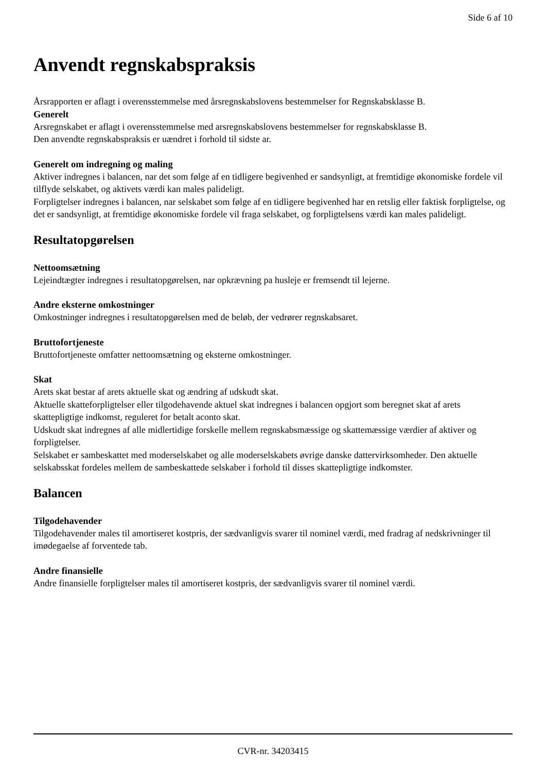Side 6 af 10
Anvendt regnskabspraksis
Årsrapporten er aflagt i overensstemmelse med årsregnskabslovens bestemmelser for Regnskabsklasse B.
Generelt
Arsregnskabet er aflagt i overensstemmelse med arsregnskabslovens bestemmelser for regnskabsklasse B.
Den anvendte regnskabspraksis er uændret i forhold til sidste ar.
Generelt om indregning og maling
Aktiver indregnes i balancen, nar det som følge af en tidligere begivenhed er sandsynligt, at fremtidige økonomiske fordele vil tilflyde selskabet, og aktivets værdi kan males palideligt.
Forpligtelser indregnes i balancen, nar selskabet som følge af en tidligere begivenhed har en retslig eller faktisk forpligtelse, og det er sandsynligt, at fremtidige økonomiske fordele vil fraga selskabet, og forpligtelsens værdi kan males palideligt.
Resultatopgørelsen
Nettoomsætning
Lejeindtægter indregnes i resultatopgørelsen, nar opkrævning pa husleje er fremsendt til lejerne.
Andre eksterne omkostninger
Omkostninger indregnes i resultatopgørelsen med de beløb, der vedrører regnskabsaret.
Bruttofortjeneste
Bruttofortjeneste omfatter nettoomsætning og eksterne omkostninger.
Skat
Arets skat bestar af arets aktuelle skat og ændring af udskudt skat.
Aktuelle skatteforpligtelser eller tilgodehavende aktuel skat indregnes i balancen opgjort som beregnet skat af arets skattepligtige indkomst, reguleret for betalt aconto skat.
Udskudt skat indregnes af alle midlertidige forskelle mellem regnskabsmæssige og skattemæssige værdier af aktiver og forpligtelser.
Selskabet er sambeskattet med moderselskabet og alle moderselskabets øvrige danske dattervirksomheder. Den aktuelle selskabsskat fordeles mellem de sambeskattede selskaber i forhold til disses skattepligtige indkomster.
Balancen
Tilgodehavender
Tilgodehavender males til amortiseret kostpris, der sædvanligvis svarer til nominel værdi, med fradrag af nedskrivninger til imødegaelse af forventede tab.
Andre finansielle
Andre finansielle forpligtelser males til amortiseret kostpris, der sædvanligvis svarer til nominel værdi.
CVR-nr. 34203415